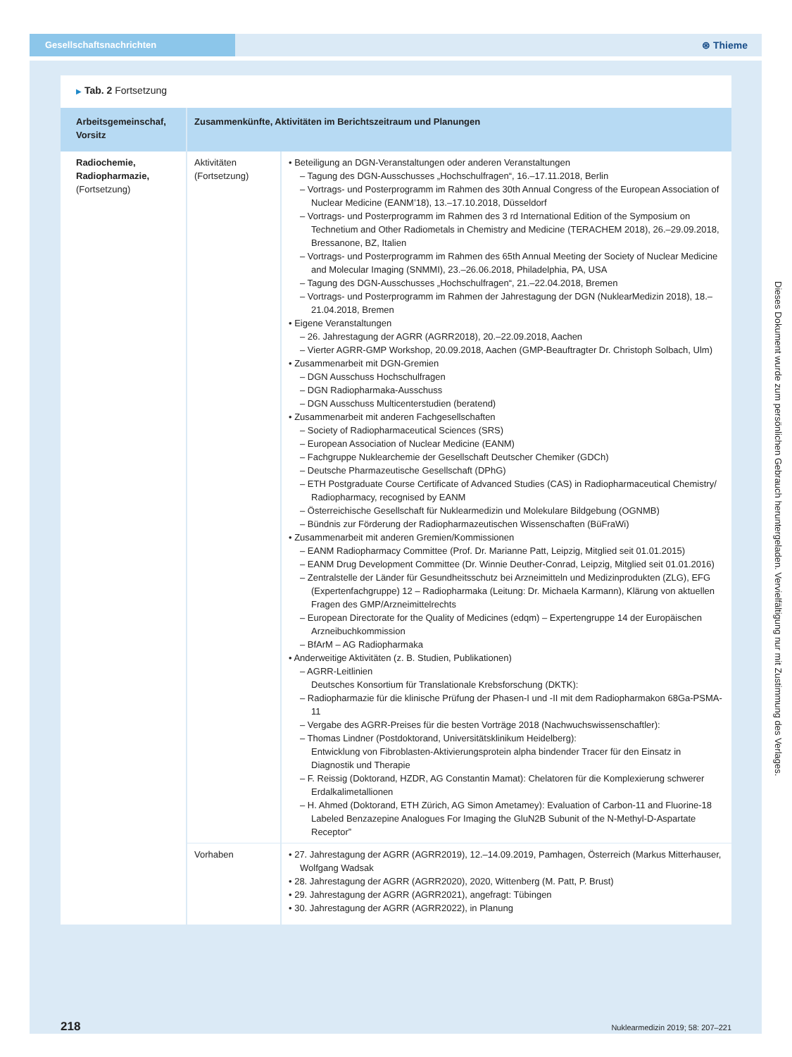Gesellschaftsnachrichten
⊛ Thieme
▶ Tab. 2 Fortsetzung
| Arbeitsgemeinschaf, Vorsitz | Zusammenkünfte, Aktivitäten im Berichtszeitraum und Planungen | |
| --- | --- | --- |
| Radiochemie, Radiopharmazie, (Fortsetzung) | Aktivitäten (Fortsetzung) | • Beteiligung an DGN-Veranstaltungen oder anderen Veranstaltungen – Tagung des DGN-Ausschusses „Hochschulfragen“, 16.–17.11.2018, Berlin – Vortrags- und Posterprogramm im Rahmen des 30th Annual Congress of the European Association of Nuclear Medicine (EANM’18), 13.–17.10.2018, Düsseldorf – Vortrags- und Posterprogramm im Rahmen des 3 rd International Edition of the Symposium on Technetium and Other Radiometals in Chemistry and Medicine (TERACHEM 2018), 26.–29.09.2018, Bressanone, BZ, Italien – Vortrags- und Posterprogramm im Rahmen des 65th Annual Meeting der Society of Nuclear Medicine and Molecular Imaging (SNMMI), 23.–26.06.2018, Philadelphia, PA, USA – Tagung des DGN-Ausschusses „Hochschulfragen“, 21.–22.04.2018, Bremen – Vortrags- und Posterprogramm im Rahmen der Jahrestagung der DGN (NuklearMedizin 2018), 18.–21.04.2018, Bremen • Eigene Veranstaltungen – 26. Jahrestagung der AGRR (AGRR2018), 20.–22.09.2018, Aachen – Vierter AGRR-GMP Workshop, 20.09.2018, Aachen (GMP-Beauftragter Dr. Christoph Solbach, Ulm) • Zusammenarbeit mit DGN-Gremien – DGN Ausschuss Hochschulfragen – DGN Radiopharmaka-Ausschuss – DGN Ausschuss Multicenterstudien (beratend) • Zusammenarbeit mit anderen Fachgesellschaften – Society of Radiopharmaceutical Sciences (SRS) – European Association of Nuclear Medicine (EANM) – Fachgruppe Nuklearchemie der Gesellschaft Deutscher Chemiker (GDCh) – Deutsche Pharmazeutische Gesellschaft (DPhG) – ETH Postgraduate Course Certificate of Advanced Studies (CAS) in Radiopharmaceutical Chemistry/ Radiopharmacy, recognised by EANM – Österreichische Gesellschaft für Nuklearmedizin und Molekulare Bildgebung (OGNMB) – Bündnis zur Förderung der Radiopharmazeutischen Wissenschaften (BüFraWi) • Zusammenarbeit mit anderen Gremien/Kommissionen – EANM Radiopharmacy Committee (Prof. Dr. Marianne Patt, Leipzig, Mitglied seit 01.01.2015) – EANM Drug Development Committee (Dr. Winnie Deuther-Conrad, Leipzig, Mitglied seit 01.01.2016) – Zentralstelle der Länder für Gesundheitsschutz bei Arzneimitteln und Medizinprodukten (ZLG), EFG (Expertenfachgruppe) 12 – Radiopharmaka (Leitung: Dr. Michaela Karmann), Klärung von aktuellen Fragen des GMP/Arzneimittelrechts – European Directorate for the Quality of Medicines (edqm) – Expertengruppe 14 der Europäischen Arzneibuchkommission – BfArM – AG Radiopharmaka • Anderweitige Aktivitäten (z. B. Studien, Publikationen) – AGRR-Leitlinien Deutsches Konsortium für Translationale Krebsforschung (DKTK): – Radiopharmazie für die klinische Prüfung der Phasen-I und -II mit dem Radiopharmakon 68Ga-PSMA-11 – Vergabe des AGRR-Preises für die besten Vorträge 2018 (Nachwuchswissenschaftler): – Thomas Lindner (Postdoktorand, Universitätsklinikum Heidelberg): Entwicklung von Fibroblasten-Aktivierungsprotein alpha bindender Tracer für den Einsatz in Diagnostik und Therapie – F. Reissig (Doktorand, HZDR, AG Constantin Mamat): Chelatoren für die Komplexierung schwerer Erdalkalimetallionen – H. Ahmed (Doktorand, ETH Zürich, AG Simon Ametamey): Evaluation of Carbon-11 and Fluorine-18 Labeled Benzazepine Analogues For Imaging the GluN2B Subunit of the N-Methyl-D-Aspartate Receptor” |
| | Vorhaben | • 27. Jahrestagung der AGRR (AGRR2019), 12.–14.09.2019, Pamhagen, Österreich (Markus Mitterhauser, Wolfgang Wadsak • 28. Jahrestagung der AGRR (AGRR2020), 2020, Wittenberg (M. Patt, P. Brust) • 29. Jahrestagung der AGRR (AGRR2021), angefragt: Tübingen • 30. Jahrestagung der AGRR (AGRR2022), in Planung |
218 Nuklearmedizin 2019; 58: 207–221
Dieses Dokument wurde zum persönlichen Gebrauch heruntergeladen. Vervielfältigung nur mit Zustimmung des Verlages.